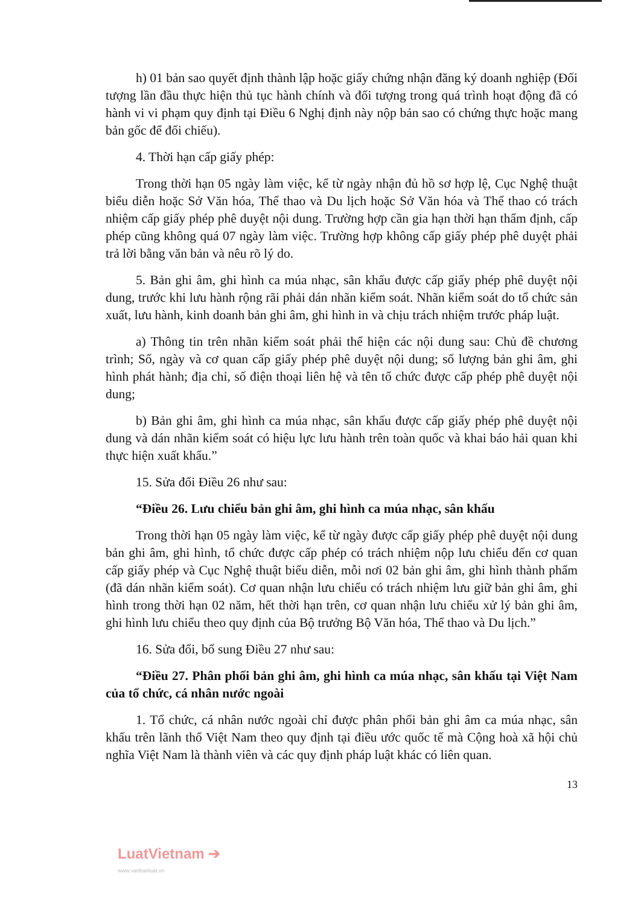h) 01 bản sao quyết định thành lập hoặc giấy chứng nhận đăng ký doanh nghiệp (Đối tượng lần đầu thực hiện thủ tục hành chính và đối tượng trong quá trình hoạt động đã có hành vi vi phạm quy định tại Điều 6 Nghị định này nộp bản sao có chứng thực hoặc mang bản gốc để đối chiếu).
4. Thời hạn cấp giấy phép:
Trong thời hạn 05 ngày làm việc, kể từ ngày nhận đủ hồ sơ hợp lệ, Cục Nghệ thuật biểu diễn hoặc Sở Văn hóa, Thể thao và Du lịch hoặc Sở Văn hóa và Thể thao có trách nhiệm cấp giấy phép phê duyệt nội dung. Trường hợp cần gia hạn thời hạn thẩm định, cấp phép cũng không quá 07 ngày làm việc. Trường hợp không cấp giấy phép phê duyệt phải trả lời bằng văn bản và nêu rõ lý do.
5. Bản ghi âm, ghi hình ca múa nhạc, sân khấu được cấp giấy phép phê duyệt nội dung, trước khi lưu hành rộng rãi phải dán nhãn kiểm soát. Nhãn kiểm soát do tổ chức sản xuất, lưu hành, kinh doanh bản ghi âm, ghi hình in và chịu trách nhiệm trước pháp luật.
a) Thông tin trên nhãn kiểm soát phải thể hiện các nội dung sau: Chủ đề chương trình; Số, ngày và cơ quan cấp giấy phép phê duyệt nội dung; số lượng bản ghi âm, ghi hình phát hành; địa chỉ, số điện thoại liên hệ và tên tổ chức được cấp phép phê duyệt nội dung;
b) Bản ghi âm, ghi hình ca múa nhạc, sân khấu được cấp giấy phép phê duyệt nội dung và dán nhãn kiểm soát có hiệu lực lưu hành trên toàn quốc và khai báo hải quan khi thực hiện xuất khẩu.”
15. Sửa đổi Điều 26 như sau:
“Điều 26. Lưu chiểu bản ghi âm, ghi hình ca múa nhạc, sân khấu
Trong thời hạn 05 ngày làm việc, kể từ ngày được cấp giấy phép phê duyệt nội dung bản ghi âm, ghi hình, tổ chức được cấp phép có trách nhiệm nộp lưu chiểu đến cơ quan cấp giấy phép và Cục Nghệ thuật biểu diễn, mỗi nơi 02 bản ghi âm, ghi hình thành phẩm (đã dán nhãn kiểm soát). Cơ quan nhận lưu chiểu có trách nhiệm lưu giữ bản ghi âm, ghi hình trong thời hạn 02 năm, hết thời hạn trên, cơ quan nhận lưu chiểu xử lý bản ghi âm, ghi hình lưu chiểu theo quy định của Bộ trưởng Bộ Văn hóa, Thể thao và Du lịch.”
16. Sửa đổi, bổ sung Điều 27 như sau:
“Điều 27. Phân phối bản ghi âm, ghi hình ca múa nhạc, sân khấu tại Việt Nam của tổ chức, cá nhân nước ngoài
1. Tổ chức, cá nhân nước ngoài chỉ được phân phối bản ghi âm ca múa nhạc, sân khấu trên lãnh thổ Việt Nam theo quy định tại điều ước quốc tế mà Cộng hoà xã hội chủ nghĩa Việt Nam là thành viên và các quy định pháp luật khác có liên quan.
13
LuatVietnam ➔
www.vanbanluat.vn